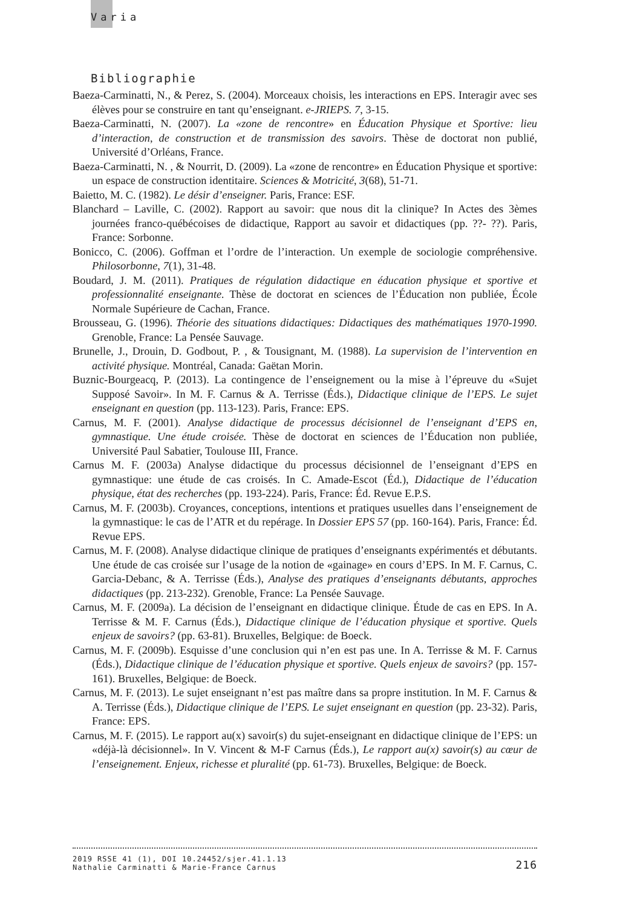Varia
Bibliographie
Baeza-Carminatti, N., & Perez, S. (2004). Morceaux choisis, les interactions en EPS. Interagir avec ses élèves pour se construire en tant qu’enseignant. e-JRIEPS. 7, 3-15.
Baeza-Carminatti, N. (2007). La «zone de rencontre» en Éducation Physique et Sportive: lieu d’interaction, de construction et de transmission des savoirs. Thèse de doctorat non publié, Université d’Orléans, France.
Baeza-Carminatti, N. , & Nourrit, D. (2009). La «zone de rencontre» en Éducation Physique et sportive: un espace de construction identitaire. Sciences & Motricité, 3(68), 51-71.
Baietto, M. C. (1982). Le désir d’enseigner. Paris, France: ESF.
Blanchard – Laville, C. (2002). Rapport au savoir: que nous dit la clinique? In Actes des 3èmes journées franco-québécoises de didactique, Rapport au savoir et didactiques (pp. ??- ??). Paris, France: Sorbonne.
Bonicco, C. (2006). Goffman et l’ordre de l’interaction. Un exemple de sociologie compréhensive. Philosorbonne, 7(1), 31-48.
Boudard, J. M. (2011). Pratiques de régulation didactique en éducation physique et sportive et professionnalité enseignante. Thèse de doctorat en sciences de l’Éducation non publiée, École Normale Supérieure de Cachan, France.
Brousseau, G. (1996). Théorie des situations didactiques: Didactiques des mathématiques 1970-1990. Grenoble, France: La Pensée Sauvage.
Brunelle, J., Drouin, D. Godbout, P. , & Tousignant, M. (1988). La supervision de l’intervention en activité physique. Montréal, Canada: Gaëtan Morin.
Buznic-Bourgeacq, P. (2013). La contingence de l’enseignement ou la mise à l’épreuve du «Sujet Supposé Savoir». In M. F. Carnus & A. Terrisse (Éds.), Didactique clinique de l’EPS. Le sujet enseignant en question (pp. 113-123). Paris, France: EPS.
Carnus, M. F. (2001). Analyse didactique de processus décisionnel de l’enseignant d’EPS en, gymnastique. Une étude croisée. Thèse de doctorat en sciences de l’Éducation non publiée, Université Paul Sabatier, Toulouse III, France.
Carnus M. F. (2003a) Analyse didactique du processus décisionnel de l’enseignant d’EPS en gymnastique: une étude de cas croisés. In C. Amade-Escot (Éd.), Didactique de l’éducation physique, état des recherches (pp. 193-224). Paris, France: Éd. Revue E.P.S.
Carnus, M. F. (2003b). Croyances, conceptions, intentions et pratiques usuelles dans l’enseignement de la gymnastique: le cas de l’ATR et du repérage. In Dossier EPS 57 (pp. 160-164). Paris, France: Éd. Revue EPS.
Carnus, M. F. (2008). Analyse didactique clinique de pratiques d’enseignants expérimentés et débutants. Une étude de cas croisée sur l’usage de la notion de «gainage» en cours d’EPS. In M. F. Carnus, C. Garcia-Debanc, & A. Terrisse (Éds.), Analyse des pratiques d’enseignants débutants, approches didactiques (pp. 213-232). Grenoble, France: La Pensée Sauvage.
Carnus, M. F. (2009a). La décision de l’enseignant en didactique clinique. Étude de cas en EPS. In A. Terrisse & M. F. Carnus (Éds.), Didactique clinique de l’éducation physique et sportive. Quels enjeux de savoirs? (pp. 63-81). Bruxelles, Belgique: de Boeck.
Carnus, M. F. (2009b). Esquisse d’une conclusion qui n’en est pas une. In A. Terrisse & M. F. Carnus (Éds.), Didactique clinique de l’éducation physique et sportive. Quels enjeux de savoirs? (pp. 157-161). Bruxelles, Belgique: de Boeck.
Carnus, M. F. (2013). Le sujet enseignant n’est pas maître dans sa propre institution. In M. F. Carnus & A. Terrisse (Éds.), Didactique clinique de l’EPS. Le sujet enseignant en question (pp. 23-32). Paris, France: EPS.
Carnus, M. F. (2015). Le rapport au(x) savoir(s) du sujet-enseignant en didactique clinique de l’EPS: un «déjà-là décisionnel». In V. Vincent & M-F Carnus (Éds.), Le rapport au(x) savoir(s) au cœur de l’enseignement. Enjeux, richesse et pluralité (pp. 61-73). Bruxelles, Belgique: de Boeck.
2019 RSSE 41 (1), DOI 10.24452/sjer.41.1.13
Nathalie Carminatti & Marie-France Carnus 216